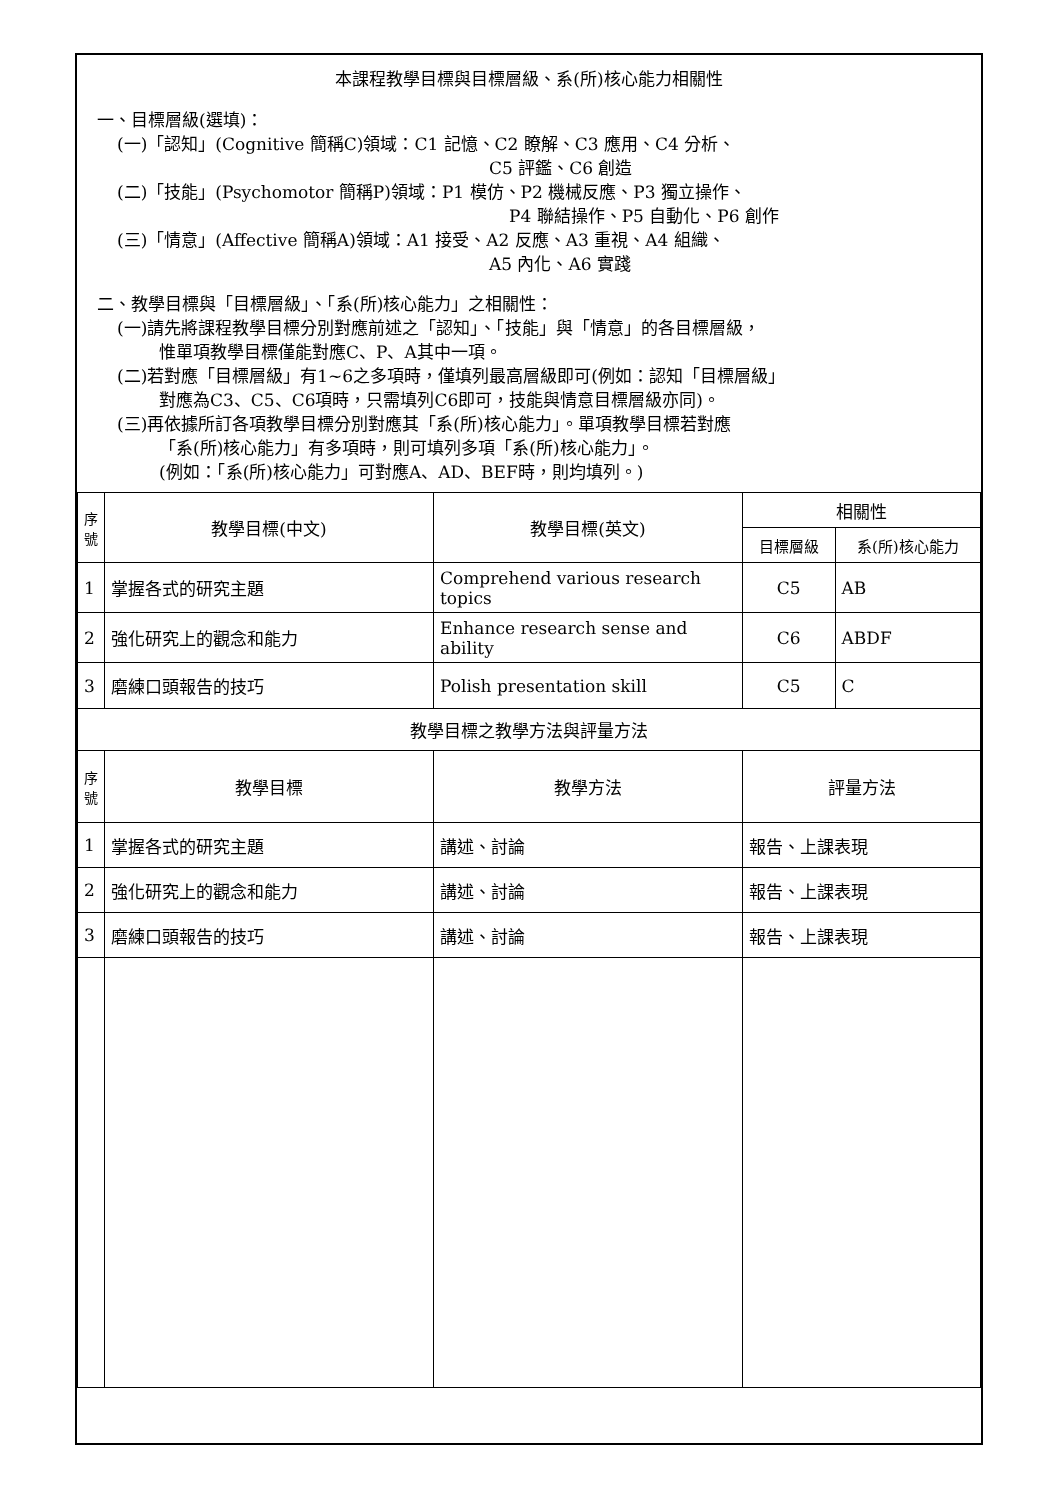本課程教學目標與目標層級、系(所)核心能力相關性
一、目標層級(選填)：
(一)「認知」(Cognitive 簡稱C)領域：C1 記憶、C2 瞭解、C3 應用、C4 分析、
C5 評鑑、C6 創造
(二)「技能」(Psychomotor 簡稱P)領域：P1 模仿、P2 機械反應、P3 獨立操作、
P4 聯結操作、P5 自動化、P6 創作
(三)「情意」(Affective 簡稱A)領域：A1 接受、A2 反應、A3 重視、A4 組織、
A5 內化、A6 實踐
二、教學目標與「目標層級」、「系(所)核心能力」之相關性：
(一)請先將課程教學目標分別對應前述之「認知」、「技能」與「情意」的各目標層級，
惟單項教學目標僅能對應C、P、A其中一項。
(二)若對應「目標層級」有1~6之多項時，僅填列最高層級即可(例如：認知「目標層級」
對應為C3、C5、C6項時，只需填列C6即可，技能與情意目標層級亦同)。
(三)再依據所訂各項教學目標分別對應其「系(所)核心能力」。單項教學目標若對應
「系(所)核心能力」有多項時，則可填列多項「系(所)核心能力」。
(例如：「系(所)核心能力」可對應A、AD、BEF時，則均填列。)
| 序號 | 教學目標(中文) | 教學目標(英文) | 相關性 | |
| --- | --- | --- | --- | --- |
| | | | 目標層級 | 系(所)核心能力 |
| 1 | 掌握各式的研究主題 | Comprehend various research topics | C5 | AB |
| 2 | 強化研究上的觀念和能力 | Enhance research sense and ability | C6 | ABDF |
| 3 | 磨練口頭報告的技巧 | Polish presentation skill | C5 | C |
| 教學目標之教學方法與評量方法 | | | | |
| 序號 | 教學目標 | 教學方法 | 評量方法 | |
| 1 | 掌握各式的研究主題 | 講述、討論 | 報告、上課表現 | |
| 2 | 強化研究上的觀念和能力 | 講述、討論 | 報告、上課表現 | |
| 3 | 磨練口頭報告的技巧 | 講述、討論 | 報告、上課表現 | |